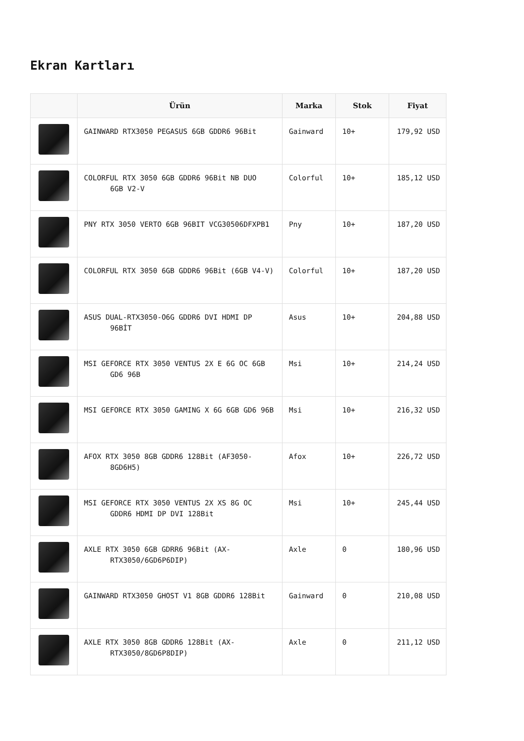Ekran Kartları
| | Ürün | Marka | Stok | Fiyat |
| --- | --- | --- | --- | --- |
| | GAINWARD RTX3050 PEGASUS 6GB GDDR6 96Bit | Gainward | 10+ | 179,92 USD |
| | COLORFUL RTX 3050 6GB GDDR6 96Bit NB DUO 6GB V2-V | Colorful | 10+ | 185,12 USD |
| | PNY RTX 3050 VERTO 6GB 96BIT VCG30506DFXPB1 | Pny | 10+ | 187,20 USD |
| | COLORFUL RTX 3050 6GB GDDR6 96Bit (6GB V4-V) | Colorful | 10+ | 187,20 USD |
| | ASUS DUAL-RTX3050-O6G GDDR6 DVI HDMI DP 96BİT | Asus | 10+ | 204,88 USD |
| | MSI GEFORCE RTX 3050 VENTUS 2X E 6G OC 6GB GD6 96B | Msi | 10+ | 214,24 USD |
| | MSI GEFORCE RTX 3050 GAMING X 6G 6GB GD6 96B | Msi | 10+ | 216,32 USD |
| | AFOX RTX 3050 8GB GDDR6 128Bit (AF3050- 8GD6H5) | Afox | 10+ | 226,72 USD |
| | MSI GEFORCE RTX 3050 VENTUS 2X XS 8G OC GDDR6 HDMI DP DVI 128Bit | Msi | 10+ | 245,44 USD |
| | AXLE RTX 3050 6GB GDRR6 96Bit (AX- RTX3050/6GD6P6DIP) | Axle | 0 | 180,96 USD |
| | GAINWARD RTX3050 GHOST V1 8GB GDDR6 128Bit | Gainward | 0 | 210,08 USD |
| | AXLE RTX 3050 8GB GDDR6 128Bit (AX- RTX3050/8GD6P8DIP) | Axle | 0 | 211,12 USD |